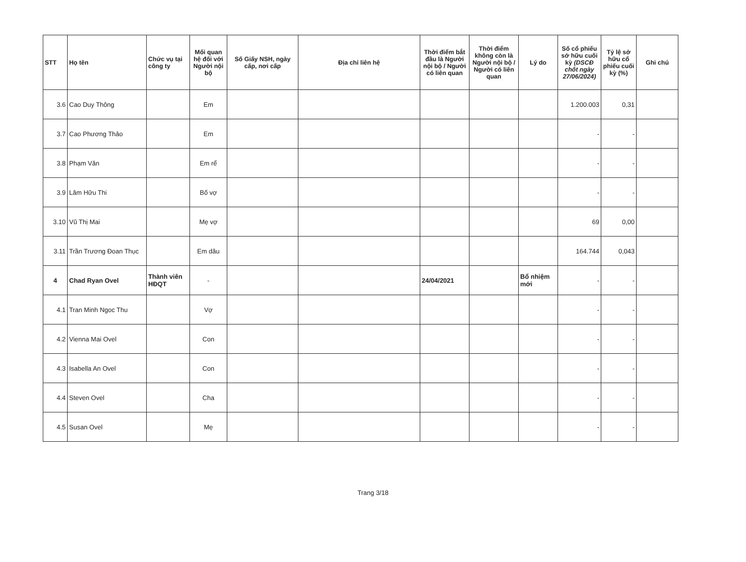| STT | Họ tên | Chức vụ tại công ty | Mối quan hệ đối với Người nội bộ | Số Giấy NSH, ngày cấp, nơi cấp | Địa chỉ liên hệ | Thời điểm bắt đầu là Người nội bộ / Người có liên quan | Thời điểm không còn là Người nội bộ / Người có liên quan | Lý do | Số cổ phiếu sở hữu cuối kỳ (DSCĐ chốt ngày 27/06/2024) | Tỷ lệ sở hữu cổ phiếu cuối kỳ (%) | Ghi chú |
| --- | --- | --- | --- | --- | --- | --- | --- | --- | --- | --- | --- |
| 3.6 | Cao Duy Thông | | Em | | | | | | 1.200.003 | 0,31 | |
| 3.7 | Cao Phương Thảo | | Em | | | | | | - | - | |
| 3.8 | Phạm Văn | | Em rể | | | | | | - | - | |
| 3.9 | Lâm Hữu Thi | | Bố vợ | | | | | | - | - | |
| 3.10 | Vũ Thị Mai | | Mẹ vợ | | | | | | 69 | 0,00 | |
| 3.11 | Trần Trương Đoan Thục | | Em dâu | | | | | | 164.744 | 0,043 | |
| 4 | Chad Ryan Ovel | Thành viên HĐQT | - | | | 24/04/2021 | | Bổ nhiệm mới | - | - | |
| 4.1 | Tran Minh Ngoc Thu | | Vợ | | | | | | - | - | |
| 4.2 | Vienna Mai Ovel | | Con | | | | | | - | - | |
| 4.3 | Isabella An Ovel | | Con | | | | | | - | - | |
| 4.4 | Steven Ovel | | Cha | | | | | | - | - | |
| 4.5 | Susan Ovel | | Mẹ | | | | | | - | - | |
Trang 3/18